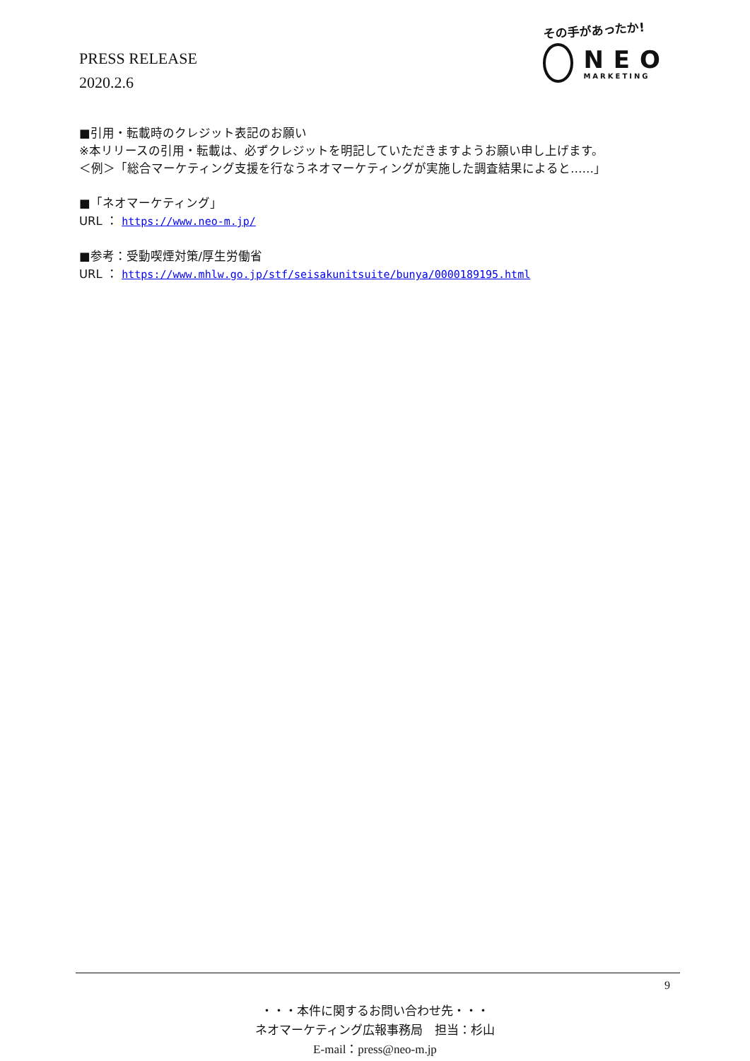PRESS RELEASE
2020.2.6
その手があったか!
NEO
MARKETING
■引用・転載時のクレジット表記のお願い
※本リリースの引用・転載は、必ずクレジットを明記していただきますようお願い申し上げます。
＜例＞「総合マーケティング支援を行なうネオマーケティングが実施した調査結果によると……」
■「ネオマーケティング」
URL ： https://www.neo-m.jp/
■参考：受動喫煙対策/厚生労働省
URL ： https://www.mhlw.go.jp/stf/seisakunitsuite/bunya/0000189195.html
9
・・・本件に関するお問い合わせ先・・・
ネオマーケティング広報事務局　担当：杉山
E-mail：press@neo-m.jp